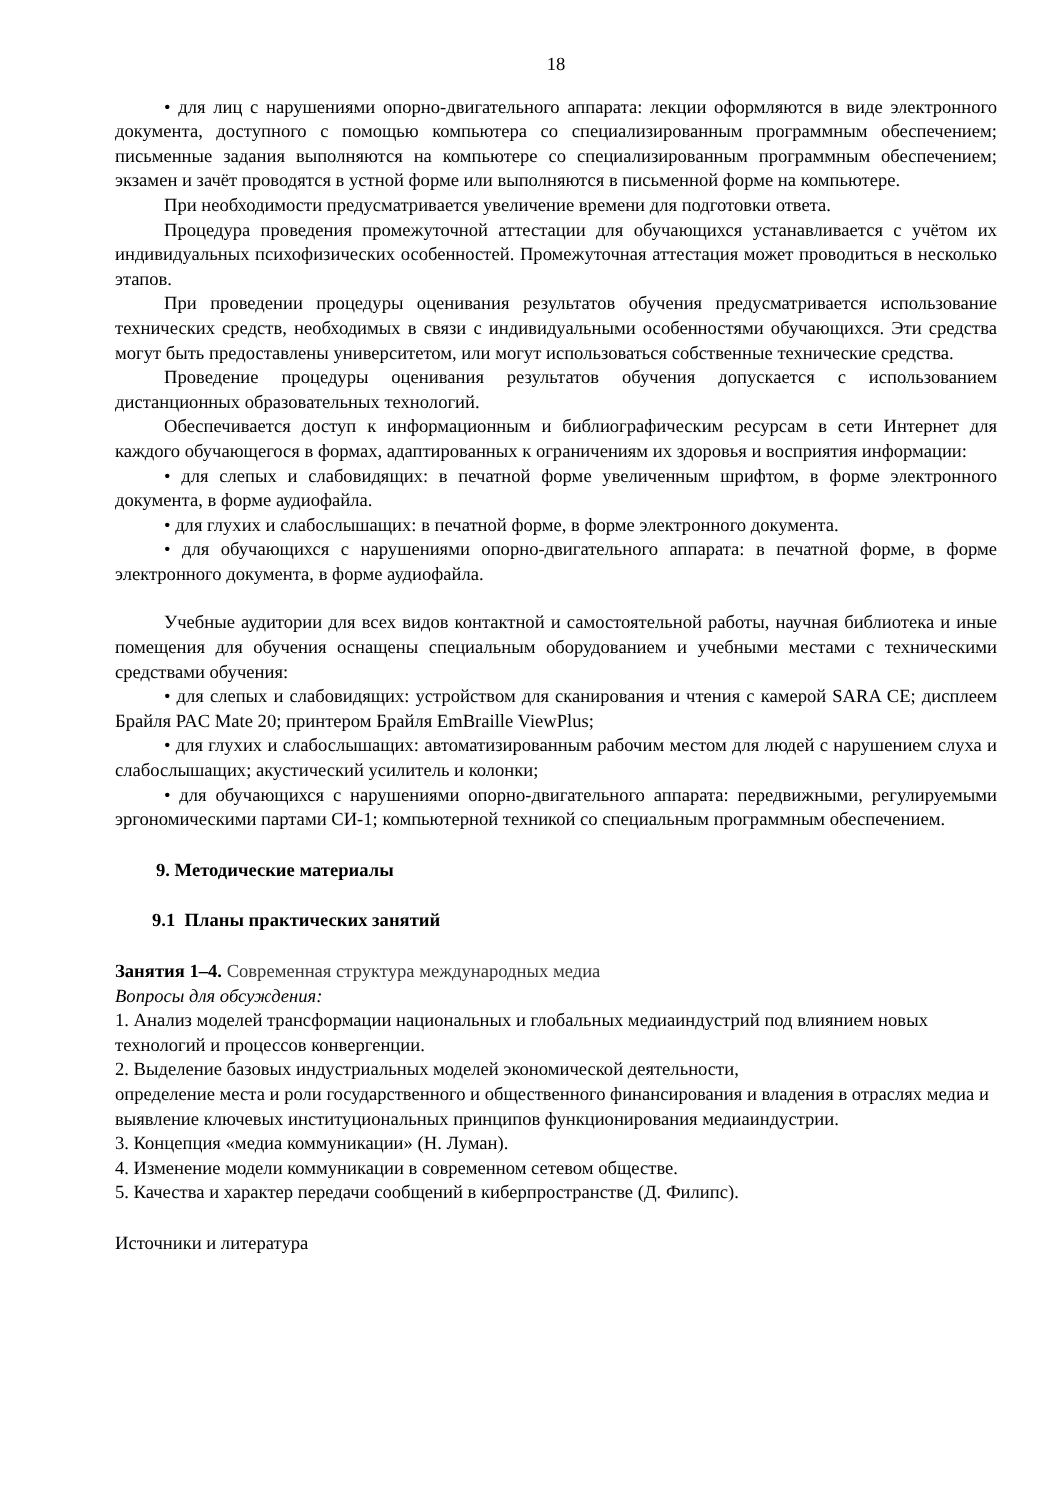18
• для лиц с нарушениями опорно-двигательного аппарата: лекции оформляются в виде электронного документа, доступного с помощью компьютера со специализированным программным обеспечением; письменные задания выполняются на компьютере со специализированным программным обеспечением; экзамен и зачёт проводятся в устной форме или выполняются в письменной форме на компьютере.
При необходимости предусматривается увеличение времени для подготовки ответа.
Процедура проведения промежуточной аттестации для обучающихся устанавливается с учётом их индивидуальных психофизических особенностей. Промежуточная аттестация может проводиться в несколько этапов.
При проведении процедуры оценивания результатов обучения предусматривается использование технических средств, необходимых в связи с индивидуальными особенностями обучающихся. Эти средства могут быть предоставлены университетом, или могут использоваться собственные технические средства.
Проведение процедуры оценивания результатов обучения допускается с использованием дистанционных образовательных технологий.
Обеспечивается доступ к информационным и библиографическим ресурсам в сети Интернет для каждого обучающегося в формах, адаптированных к ограничениям их здоровья и восприятия информации:
• для слепых и слабовидящих: в печатной форме увеличенным шрифтом, в форме электронного документа, в форме аудиофайла.
• для глухих и слабослышащих: в печатной форме, в форме электронного документа.
• для обучающихся с нарушениями опорно-двигательного аппарата: в печатной форме, в форме электронного документа, в форме аудиофайла.
Учебные аудитории для всех видов контактной и самостоятельной работы, научная библиотека и иные помещения для обучения оснащены специальным оборудованием и учебными местами с техническими средствами обучения:
• для слепых и слабовидящих: устройством для сканирования и чтения с камерой SARA CE; дисплеем Брайля PAC Mate 20; принтером Брайля EmBraille ViewPlus;
• для глухих и слабослышащих: автоматизированным рабочим местом для людей с нарушением слуха и слабослышащих; акустический усилитель и колонки;
• для обучающихся с нарушениями опорно-двигательного аппарата: передвижными, регулируемыми эргономическими партами СИ-1; компьютерной техникой со специальным программным обеспечением.
9. Методические материалы
9.1 Планы практических занятий
Занятия 1–4. Современная структура международных медиа
Вопросы для обсуждения:
1. Анализ моделей трансформации национальных и глобальных медиаиндустрий под влиянием новых технологий и процессов конвергенции.
2. Выделение базовых индустриальных моделей экономической деятельности,
определение места и роли государственного и общественного финансирования и владения в отраслях медиа и выявление ключевых институциональных принципов функционирования медиаиндустрии.
3. Концепция «медиа коммуникации» (Н. Луман).
4. Изменение модели коммуникации в современном сетевом обществе.
5. Качества и характер передачи сообщений в киберпространстве (Д. Филипс).
Источники и литература